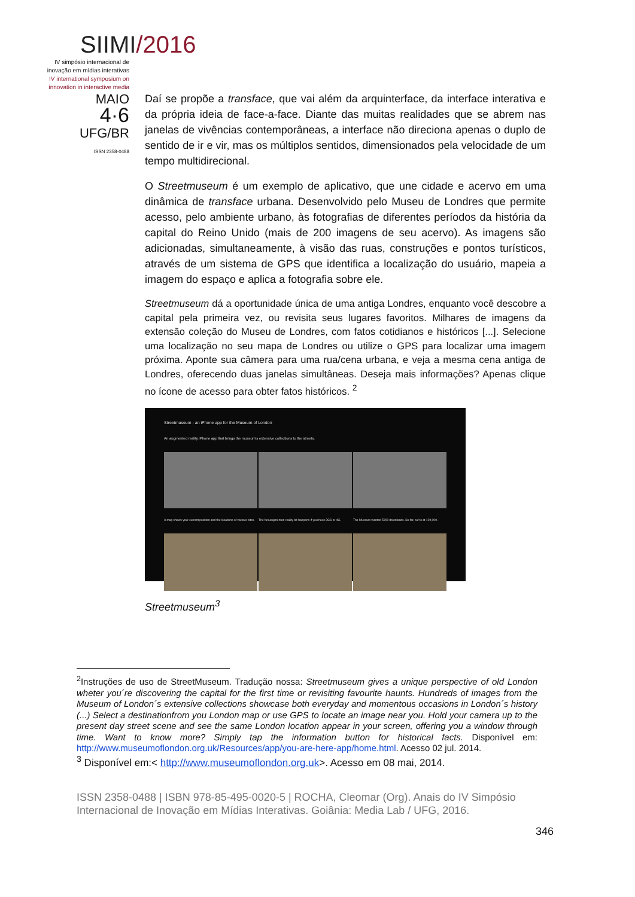SIIMI/2016
IV simpósio internacional de inovação em mídias interativas
IV international symposium on innovation in interactive media
MAIO
4·6
UFG/BR
ISSN 2358-0488
Daí se propõe a transface, que vai além da arquinterface, da interface interativa e da própria ideia de face-a-face. Diante das muitas realidades que se abrem nas janelas de vivências contemporâneas, a interface não direciona apenas o duplo de sentido de ir e vir, mas os múltiplos sentidos, dimensionados pela velocidade de um tempo multidirecional.
O Streetmuseum é um exemplo de aplicativo, que une cidade e acervo em uma dinâmica de transface urbana. Desenvolvido pelo Museu de Londres que permite acesso, pelo ambiente urbano, às fotografias de diferentes períodos da história da capital do Reino Unido (mais de 200 imagens de seu acervo). As imagens são adicionadas, simultaneamente, à visão das ruas, construções e pontos turísticos, através de um sistema de GPS que identifica a localização do usuário, mapeia a imagem do espaço e aplica a fotografia sobre ele.
Streetmuseum dá a oportunidade única de uma antiga Londres, enquanto você descobre a capital pela primeira vez, ou revisita seus lugares favoritos. Milhares de imagens da extensão coleção do Museu de Londres, com fatos cotidianos e históricos [...]. Selecione uma localização no seu mapa de Londres ou utilize o GPS para localizar uma imagem próxima. Aponte sua câmera para uma rua/cena urbana, e veja a mesma cena antiga de Londres, oferecendo duas janelas simultâneas. Deseja mais informações? Apenas clique no ícone de acesso para obter fatos históricos. <sup>2</sup>
Streetmuseum - an iPhone app for the Museum of London
An augmented reality iPhone app that brings the museum's extensive collections to the streets.
A map shows your current position and the locations of various sites. The fun augmented reality bit happens if you have 3GS or 4G. The Museum wanted 5000 downloads. So far, we're at 120,000.
Streetmuseum<sup>3</sup>
<sup>2</sup> Instruções de uso de StreetMuseum. Tradução nossa: Streetmuseum gives a unique perspective of old London wheter you´re discovering the capital for the first time or revisiting favourite haunts. Hundreds of images from the Museum of London´s extensive collections showcase both everyday and momentous occasions in London´s history (...) Select a destinationfrom you London map or use GPS to locate an image near you. Hold your camera up to the present day street scene and see the same London location appear in your screen, offering you a window through time. Want to know more? Simply tap the information button for historical facts. Disponível em: http://www.museumoflondon.org.uk/Resources/app/you-are-here-app/home.html. Acesso 02 jul. 2014.
<sup>3</sup> Disponível em:< http://www.museumoflondon.org.uk>. Acesso em 08 mai, 2014.
ISSN 2358-0488 | ISBN 978-85-495-0020-5 | ROCHA, Cleomar (Org). Anais do IV Simpósio Internacional de Inovação em Mídias Interativas. Goiânia: Media Lab / UFG, 2016.
346